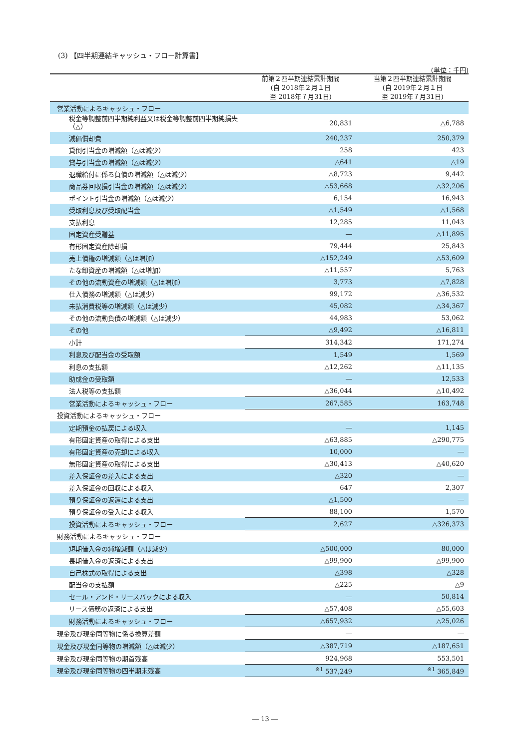(3) 【四半期連結キャッシュ・フロー計算書】
(単位：千円)
| | 前第２四半期連結累計期間 (自 2018年２月１日 至 2018年７月31日) | 当第２四半期連結累計期間 (自 2019年２月１日 至 2019年７月31日) |
| --- | --- | --- |
| 営業活動によるキャッシュ・フロー | | |
| 税金等調整前四半期純利益又は税金等調整前四半期純損失（△） | 20,831 | △6,788 |
| 減価償却費 | 240,237 | 250,379 |
| 貸倒引当金の増減額（△は減少） | 258 | 423 |
| 賞与引当金の増減額（△は減少） | △641 | △19 |
| 退職給付に係る負債の増減額（△は減少） | △8,723 | 9,442 |
| 商品券回収損引当金の増減額（△は減少） | △53,668 | △32,206 |
| ポイント引当金の増減額（△は減少） | 6,154 | 16,943 |
| 受取利息及び受取配当金 | △1,549 | △1,568 |
| 支払利息 | 12,285 | 11,043 |
| 固定資産受贈益 | ― | △11,895 |
| 有形固定資産除却損 | 79,444 | 25,843 |
| 売上債権の増減額（△は増加） | △152,249 | △53,609 |
| たな卸資産の増減額（△は増加） | △11,557 | 5,763 |
| その他の流動資産の増減額（△は増加） | 3,773 | △7,828 |
| 仕入債務の増減額（△は減少） | 99,172 | △36,532 |
| 未払消費税等の増減額（△は減少） | 45,082 | △34,367 |
| その他の流動負債の増減額（△は減少） | 44,983 | 53,062 |
| その他 | △9,492 | △16,811 |
| 小計 | 314,342 | 171,274 |
| 利息及び配当金の受取額 | 1,549 | 1,569 |
| 利息の支払額 | △12,262 | △11,135 |
| 助成金の受取額 | ― | 12,533 |
| 法人税等の支払額 | △36,044 | △10,492 |
| 営業活動によるキャッシュ・フロー | 267,585 | 163,748 |
| 投資活動によるキャッシュ・フロー | | |
| 定期預金の払戻による収入 | ― | 1,145 |
| 有形固定資産の取得による支出 | △63,885 | △290,775 |
| 有形固定資産の売却による収入 | 10,000 | ― |
| 無形固定資産の取得による支出 | △30,413 | △40,620 |
| 差入保証金の差入による支出 | △320 | ― |
| 差入保証金の回収による収入 | 647 | 2,307 |
| 預り保証金の返還による支出 | △1,500 | ― |
| 預り保証金の受入による収入 | 88,100 | 1,570 |
| 投資活動によるキャッシュ・フロー | 2,627 | △326,373 |
| 財務活動によるキャッシュ・フロー | | |
| 短期借入金の純増減額（△は減少） | △500,000 | 80,000 |
| 長期借入金の返済による支出 | △99,900 | △99,900 |
| 自己株式の取得による支出 | △398 | △328 |
| 配当金の支払額 | △225 | △9 |
| セール・アンド・リースバックによる収入 | ― | 50,814 |
| リース債務の返済による支出 | △57,408 | △55,603 |
| 財務活動によるキャッシュ・フロー | △657,932 | △25,026 |
| 現金及び現金同等物に係る換算差額 | ― | ― |
| 現金及び現金同等物の増減額（△は減少） | △387,719 | △187,651 |
| 現金及び現金同等物の期首残高 | 924,968 | 553,501 |
| 現金及び現金同等物の四半期末残高 | <sup>※1</sup> 537,249 | <sup>※1</sup> 365,849 |
― 13 ―